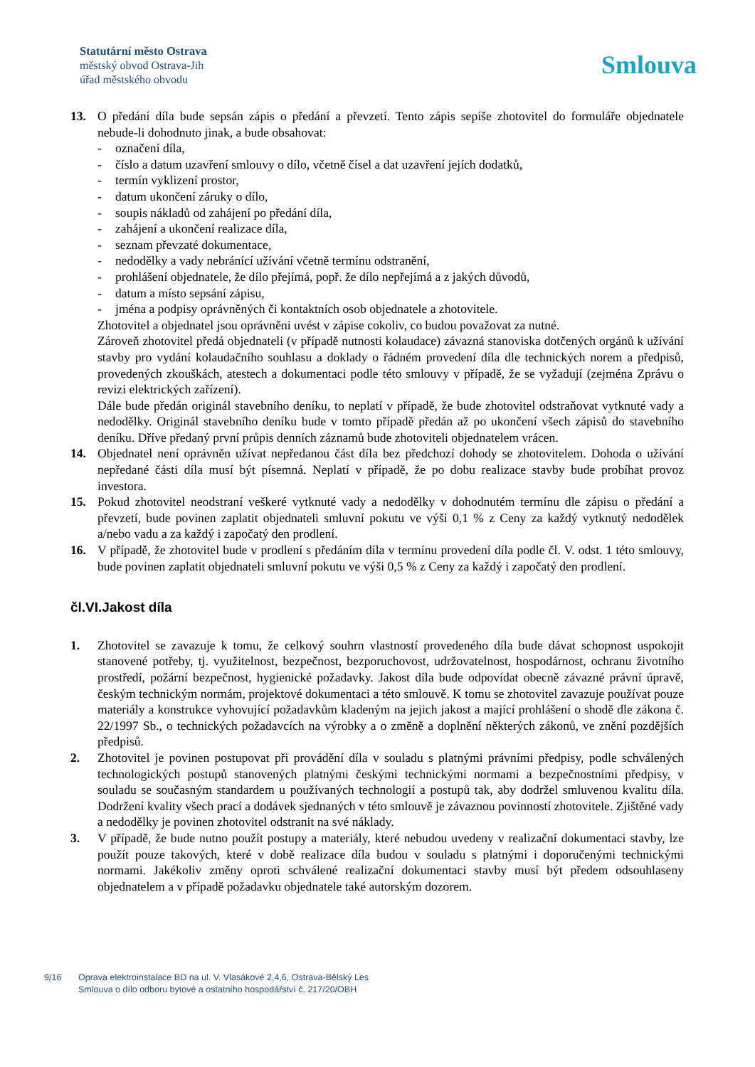Statutární město Ostrava
městský obvod Ostrava-Jih
úřad městského obvodu
Smlouva
13. O předání díla bude sepsán zápis o předání a převzetí. Tento zápis sepíše zhotovitel do formuláře objednatele nebude-li dohodnuto jinak, a bude obsahovat:
- označení díla,
- číslo a datum uzavření smlouvy o dílo, včetně čísel a dat uzavření jejích dodatků,
- termín vyklizení prostor,
- datum ukončení záruky o dílo,
- soupis nákladů od zahájení po předání díla,
- zahájení a ukončení realizace díla,
- seznam převzaté dokumentace,
- nedodělky a vady nebránící užívání včetně termínu odstranění,
- prohlášení objednatele, že dílo přejímá, popř. že dílo nepřejímá a z jakých důvodů,
- datum a místo sepsání zápisu,
- jména a podpisy oprávněných či kontaktních osob objednatele a zhotovitele.
Zhotovitel a objednatel jsou oprávněni uvést v zápise cokoliv, co budou považovat za nutné.
Zároveň zhotovitel předá objednateli (v případě nutnosti kolaudace) závazná stanoviska dotčených orgánů k užívání stavby pro vydání kolaudačního souhlasu a doklady o řádném provedení díla dle technických norem a předpisů, provedených zkouškách, atestech a dokumentaci podle této smlouvy v případě, že se vyžadují (zejména Zprávu o revizi elektrických zařízení).
Dále bude předán originál stavebního deníku, to neplatí v případě, že bude zhotovitel odstraňovat vytknuté vady a nedodělky. Originál stavebního deníku bude v tomto případě předán až po ukončení všech zápisů do stavebního deníku. Dříve předaný první průpis denních záznamů bude zhotoviteli objednatelem vrácen.
14. Objednatel není oprávněn užívat nepředanou část díla bez předchozí dohody se zhotovitelem. Dohoda o užívání nepředané části díla musí být písemná. Neplatí v případě, že po dobu realizace stavby bude probíhat provoz investora.
15. Pokud zhotovitel neodstraní veškeré vytknuté vady a nedodělky v dohodnutém termínu dle zápisu o předání a převzetí, bude povinen zaplatit objednateli smluvní pokutu ve výši 0,1 % z Ceny za každý vytknutý nedodělek a/nebo vadu a za každý i započatý den prodlení.
16. V případě, že zhotovitel bude v prodlení s předáním díla v termínu provedení díla podle čl. V. odst. 1 této smlouvy, bude povinen zaplatit objednateli smluvní pokutu ve výši 0,5 % z Ceny za každý i započatý den prodlení.
čl.VI.Jakost díla
1. Zhotovitel se zavazuje k tomu, že celkový souhrn vlastností provedeného díla bude dávat schopnost uspokojit stanovené potřeby, tj. využitelnost, bezpečnost, bezporuchovost, udržovatelnost, hospodárnost, ochranu životního prostředí, požární bezpečnost, hygienické požadavky. Jakost díla bude odpovídat obecně závazné právní úpravě, českým technickým normám, projektové dokumentaci a této smlouvě. K tomu se zhotovitel zavazuje používat pouze materiály a konstrukce vyhovující požadavkům kladeným na jejich jakost a mající prohlášení o shodě dle zákona č. 22/1997 Sb., o technických požadavcích na výrobky a o změně a doplnění některých zákonů, ve znění pozdějších předpisů.
2. Zhotovitel je povinen postupovat při provádění díla v souladu s platnými právními předpisy, podle schválených technologických postupů stanovených platnými českými technickými normami a bezpečnostními předpisy, v souladu se současným standardem u používaných technologií a postupů tak, aby dodržel smluvenou kvalitu díla. Dodržení kvality všech prací a dodávek sjednaných v této smlouvě je závaznou povinností zhotovitele. Zjištěné vady a nedodělky je povinen zhotovitel odstranit na své náklady.
3. V případě, že bude nutno použít postupy a materiály, které nebudou uvedeny v realizační dokumentaci stavby, lze použít pouze takových, které v době realizace díla budou v souladu s platnými i doporučenými technickými normami. Jakékoliv změny oproti schválené realizační dokumentaci stavby musí být předem odsouhlaseny objednatelem a v případě požadavku objednatele také autorským dozorem.
9/16 Oprava elektroinstalace BD na ul. V. Vlasákové 2,4,6, Ostrava-Bělský Les
Smlouva o dílo odboru bytové a ostatního hospodářství č. 217/20/OBH